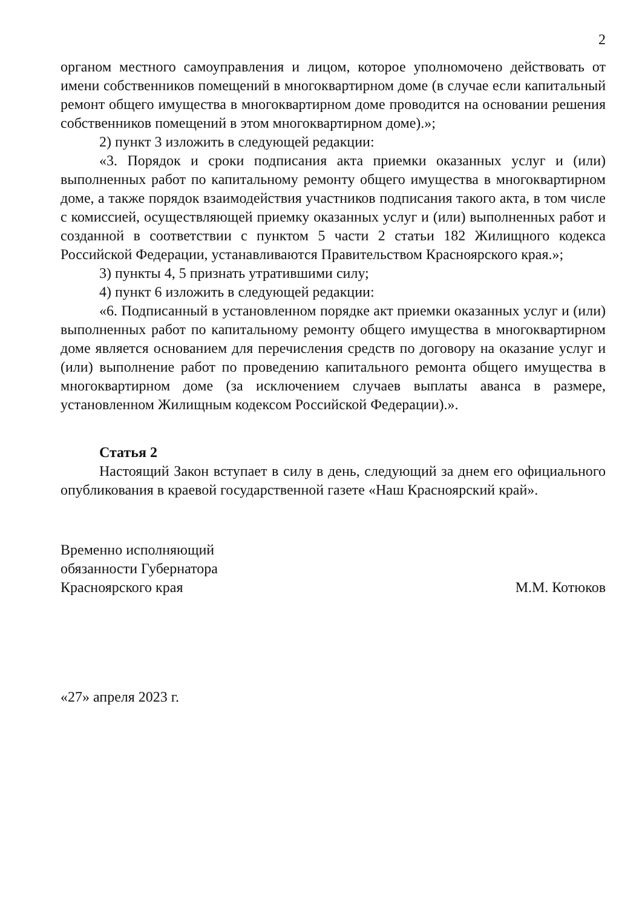2
органом местного самоуправления и лицом, которое уполномочено действовать от имени собственников помещений в многоквартирном доме (в случае если капитальный ремонт общего имущества в многоквартирном доме проводится на основании решения собственников помещений в этом многоквартирном доме).»;
2) пункт 3 изложить в следующей редакции:
«3. Порядок и сроки подписания акта приемки оказанных услуг и (или) выполненных работ по капитальному ремонту общего имущества в многоквартирном доме, а также порядок взаимодействия участников подписания такого акта, в том числе с комиссией, осуществляющей приемку оказанных услуг и (или) выполненных работ и созданной в соответствии с пунктом 5 части 2 статьи 182 Жилищного кодекса Российской Федерации, устанавливаются Правительством Красноярского края.»;
3) пункты 4, 5 признать утратившими силу;
4) пункт 6 изложить в следующей редакции:
«6. Подписанный в установленном порядке акт приемки оказанных услуг и (или) выполненных работ по капитальному ремонту общего имущества в многоквартирном доме является основанием для перечисления средств по договору на оказание услуг и (или) выполнение работ по проведению капитального ремонта общего имущества в многоквартирном доме (за исключением случаев выплаты аванса в размере, установленном Жилищным кодексом Российской Федерации).».
Статья 2
Настоящий Закон вступает в силу в день, следующий за днем его официального опубликования в краевой государственной газете «Наш Красноярский край».
Временно исполняющий
обязанности Губернатора
Красноярского края
М.М. Котюков
«27» апреля 2023 г.